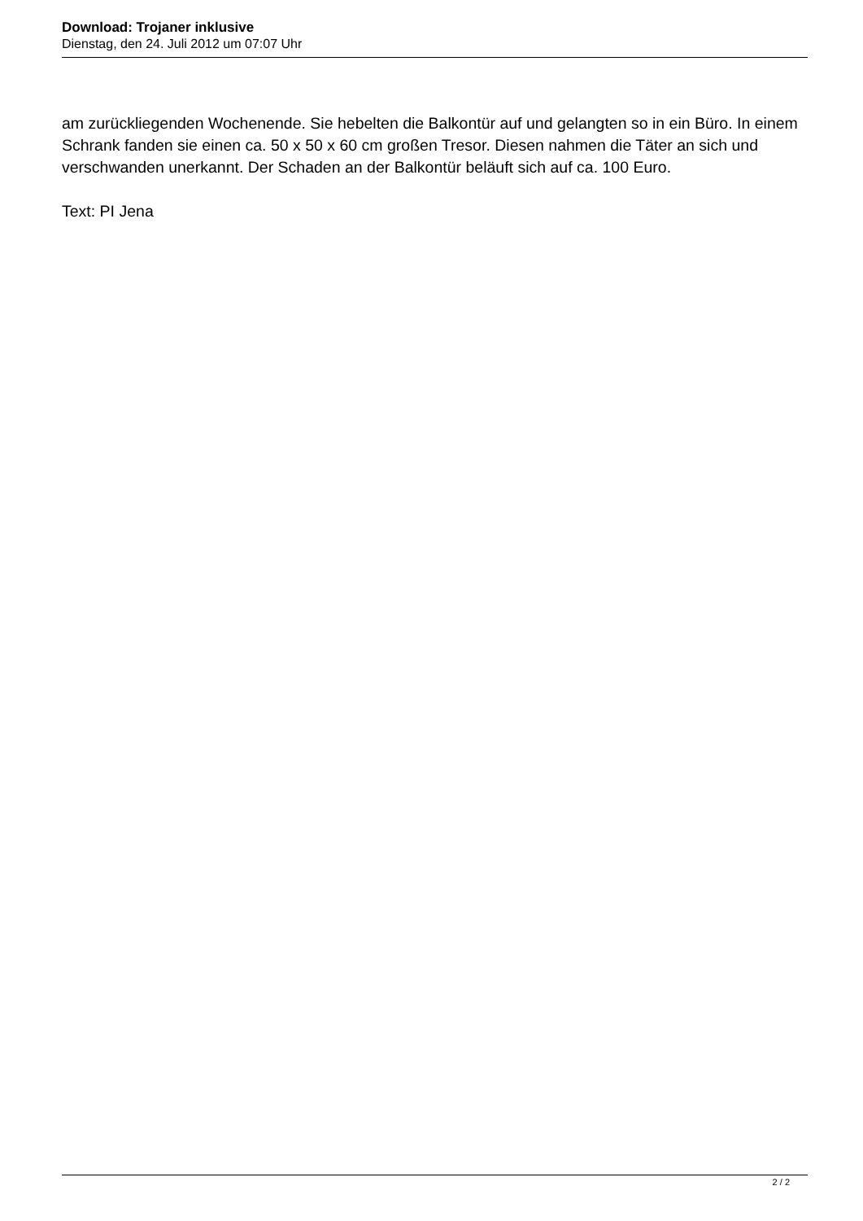Download: Trojaner inklusive
Dienstag, den 24. Juli 2012 um 07:07 Uhr
am zurückliegenden Wochenende. Sie hebelten die Balkontür auf und gelangten so in ein Büro. In einem Schrank fanden sie einen ca. 50 x 50 x 60 cm großen Tresor. Diesen nahmen die Täter an sich und verschwanden unerkannt. Der Schaden an der Balkontür beläuft sich auf ca. 100 Euro.
Text: PI Jena
2 / 2